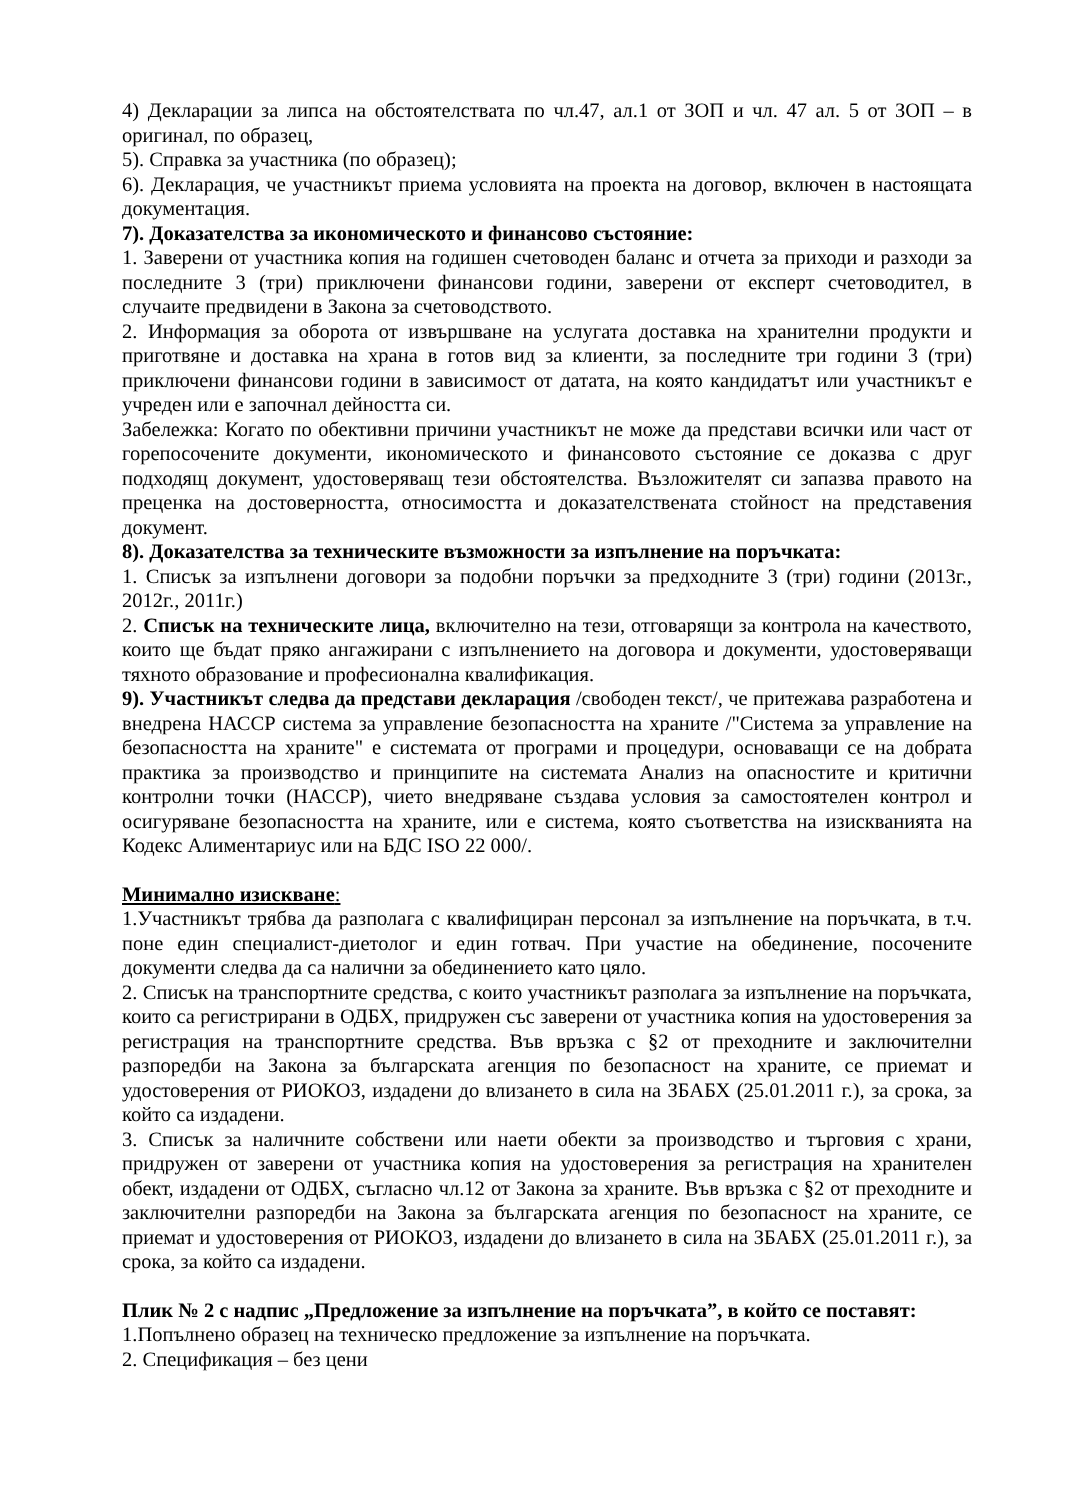4) Декларации за липса на обстоятелствата по чл.47, ал.1 от ЗОП и чл. 47 ал. 5 от ЗОП – в оригинал, по образец,
5). Справка за участника (по образец);
6). Декларация, че участникът приема условията на проекта на договор, включен в настоящата документация.
7). Доказателства за икономическото и финансово състояние:
1. Заверени от участника копия на годишен счетоводен баланс и отчета за приходи и разходи за последните 3 (три) приключени финансови години, заверени от експерт счетоводител, в случаите предвидени в Закона за счетоводството.
2. Информация за оборота от извършване на услугата доставка на хранителни продукти и приготвяне и доставка на храна в готов вид за клиенти, за последните три години 3 (три) приключени финансови години в зависимост от датата, на която кандидатът или участникът е учреден или е започнал дейността си.
Забележка: Когато по обективни причини участникът не може да представи всички или част от горепосочените документи, икономическото и финансовото състояние се доказва с друг подходящ документ, удостоверяващ тези обстоятелства. Възложителят си запазва правото на преценка на достоверността, относимостта и доказателствената стойност на представения документ.
8). Доказателства за техническите възможности за изпълнение на поръчката:
1. Списък за изпълнени договори за подобни поръчки за предходните 3 (три) години (2013г., 2012г., 2011г.)
2. Списък на техническите лица, включително на тези, отговарящи за контрола на качеството, които ще бъдат пряко ангажирани с изпълнението на договора и документи, удостоверяващи тяхното образование и професионална квалификация.
9). Участникът следва да представи декларация /свободен текст/, че притежава разработена и внедрена НАССР система за управление безопасността на храните /"Система за управление на безопасността на храните" е системата от програми и процедури, основаващи се на добрата практика за производство и принципите на системата Анализ на опасностите и критични контролни точки (НАССР), чието внедряване създава условия за самостоятелен контрол и осигуряване безопасността на храните, или е система, която съответства на изискванията на Кодекс Алиментариус или на БДС ISO 22 000/.
Минимално изискване:
1.Участникът трябва да разполага с квалифициран персонал за изпълнение на поръчката, в т.ч. поне един специалист-диетолог и един готвач. При участие на обединение, посочените документи следва да са налични за обединението като цяло.
2. Списък на транспортните средства, с които участникът разполага за изпълнение на поръчката, които са регистрирани в ОДБХ, придружен със заверени от участника копия на удостоверения за регистрация на транспортните средства. Във връзка с §2 от преходните и заключителни разпоредби на Закона за българската агенция по безопасност на храните, се приемат и удостоверения от РИОКОЗ, издадени до влизането в сила на ЗБАБХ (25.01.2011 г.), за срока, за който са издадени.
3. Списък за наличните собствени или наети обекти за производство и търговия с храни, придружен от заверени от участника копия на удостоверения за регистрация на хранителен обект, издадени от ОДБХ, съгласно чл.12 от Закона за храните. Във връзка с §2 от преходните и заключителни разпоредби на Закона за българската агенция по безопасност на храните, се приемат и удостоверения от РИОКОЗ, издадени до влизането в сила на ЗБАБХ (25.01.2011 г.), за срока, за който са издадени.
Плик № 2 с надпис „Предложение за изпълнение на поръчката”, в който се поставят:
1.Попълнено образец на техническо предложение за изпълнение на поръчката.
2. Спецификация – без цени